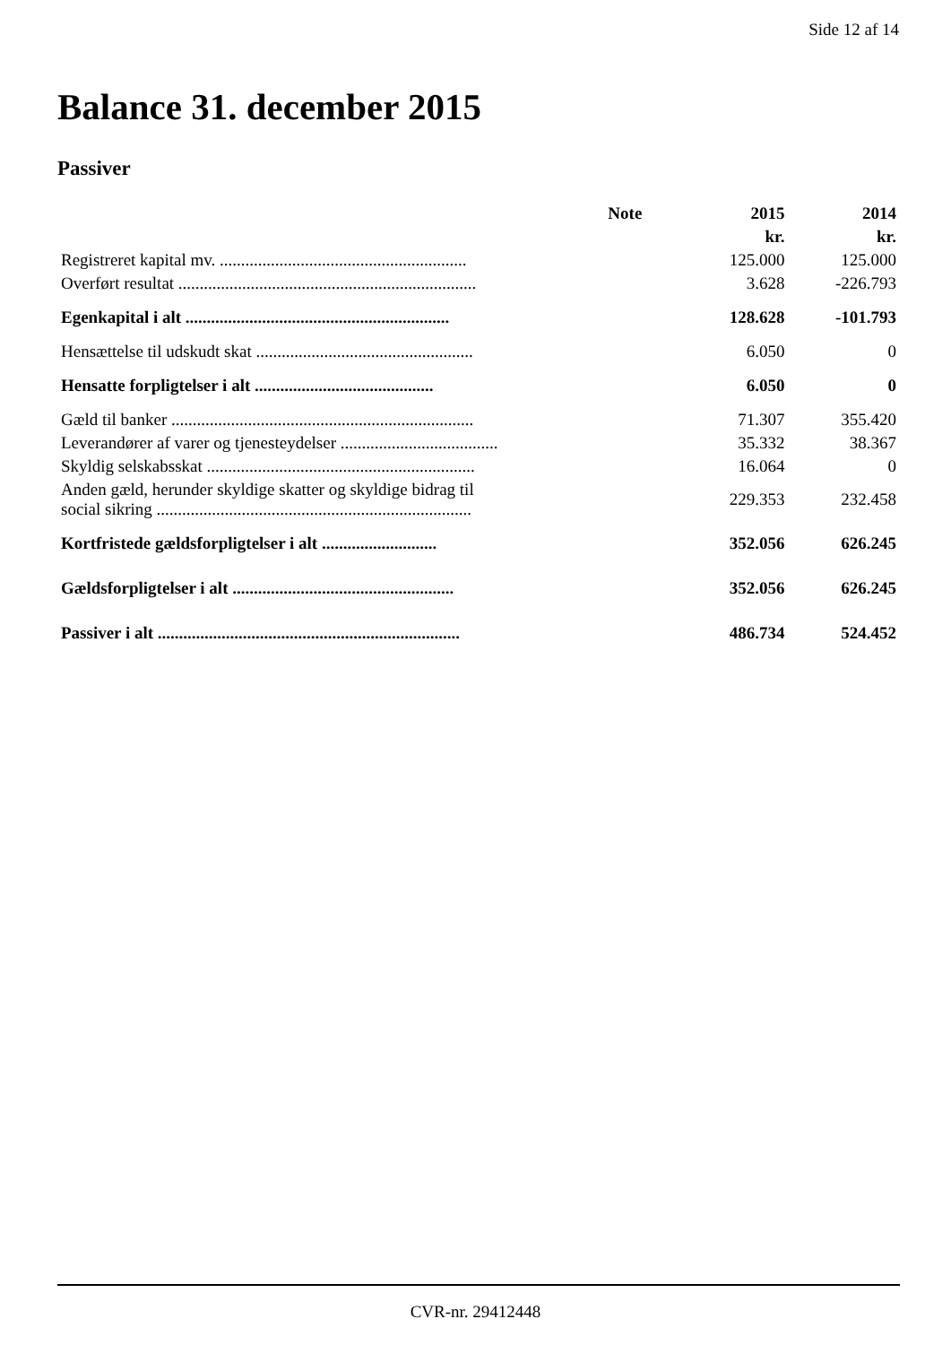Side 12 af 14
Balance 31. december 2015
Passiver
| | Note | 2015 | 2014 |
| --- | --- | --- | --- |
| | | kr. | kr. |
| Registreret kapital mv. .......................................................... | | 125.000 | 125.000 |
| Overført resultat ...................................................................... | | 3.628 | -226.793 |
| Egenkapital i alt .............................................................. | | 128.628 | -101.793 |
| Hensættelse til udskudt skat ................................................... | | 6.050 | 0 |
| Hensatte forpligtelser i alt .......................................... | | 6.050 | 0 |
| Gæld til banker ....................................................................... | | 71.307 | 355.420 |
| Leverandører af varer og tjenesteydelser ..................................... | | 35.332 | 38.367 |
| Skyldig selskabsskat ............................................................... | | 16.064 | 0 |
| Anden gæld, herunder skyldige skatter og skyldige bidrag til social sikring .......................................................................... | | 229.353 | 232.458 |
| Kortfristede gældsforpligtelser i alt ........................... | | 352.056 | 626.245 |
| Gældsforpligtelser i alt .................................................... | | 352.056 | 626.245 |
| Passiver i alt ....................................................................... | | 486.734 | 524.452 |
CVR-nr. 29412448